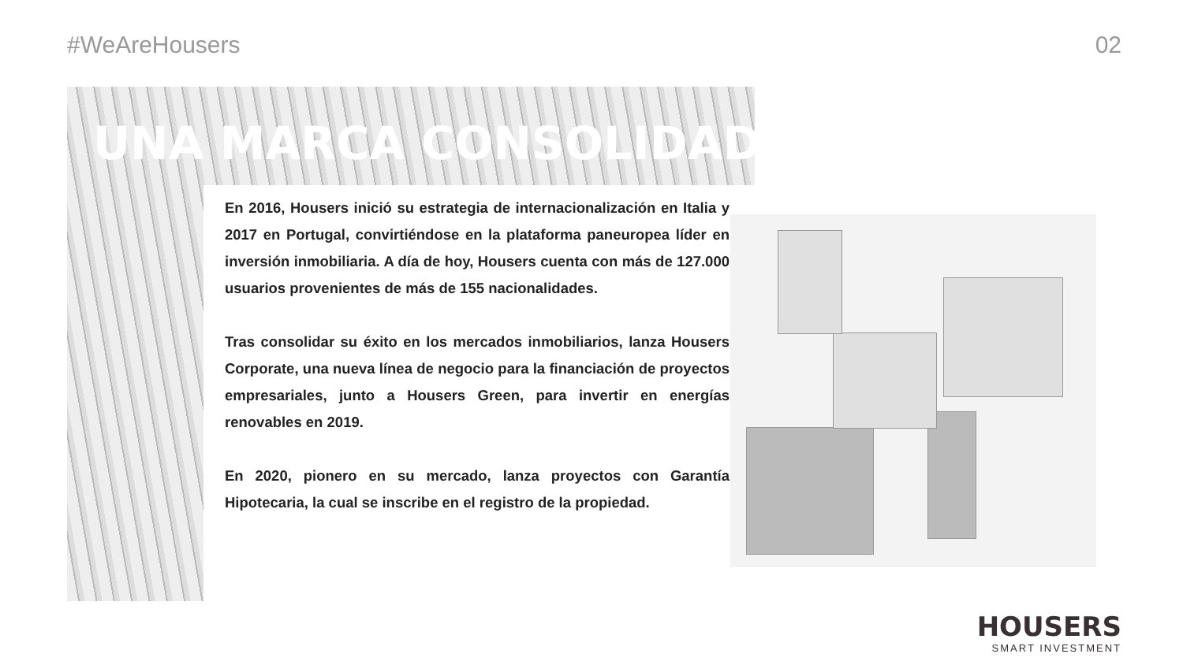#WeAreHousers 02
UNA MARCA CONSOLIDADA
En 2016, Housers inició su estrategia de internacionalización en Italia y 2017 en Portugal, convirtiéndose en la plataforma paneuropea líder en inversión inmobiliaria. A día de hoy, Housers cuenta con más de 127.000 usuarios provenientes de más de 155 nacionalidades.
Tras consolidar su éxito en los mercados inmobiliarios, lanza Housers Corporate, una nueva línea de negocio para la financiación de proyectos empresariales, junto a Housers Green, para invertir en energías renovables en 2019.
En 2020, pionero en su mercado, lanza proyectos con Garantía Hipotecaria, la cual se inscribe en el registro de la propiedad.
HOUSERS
SMART INVESTMENT